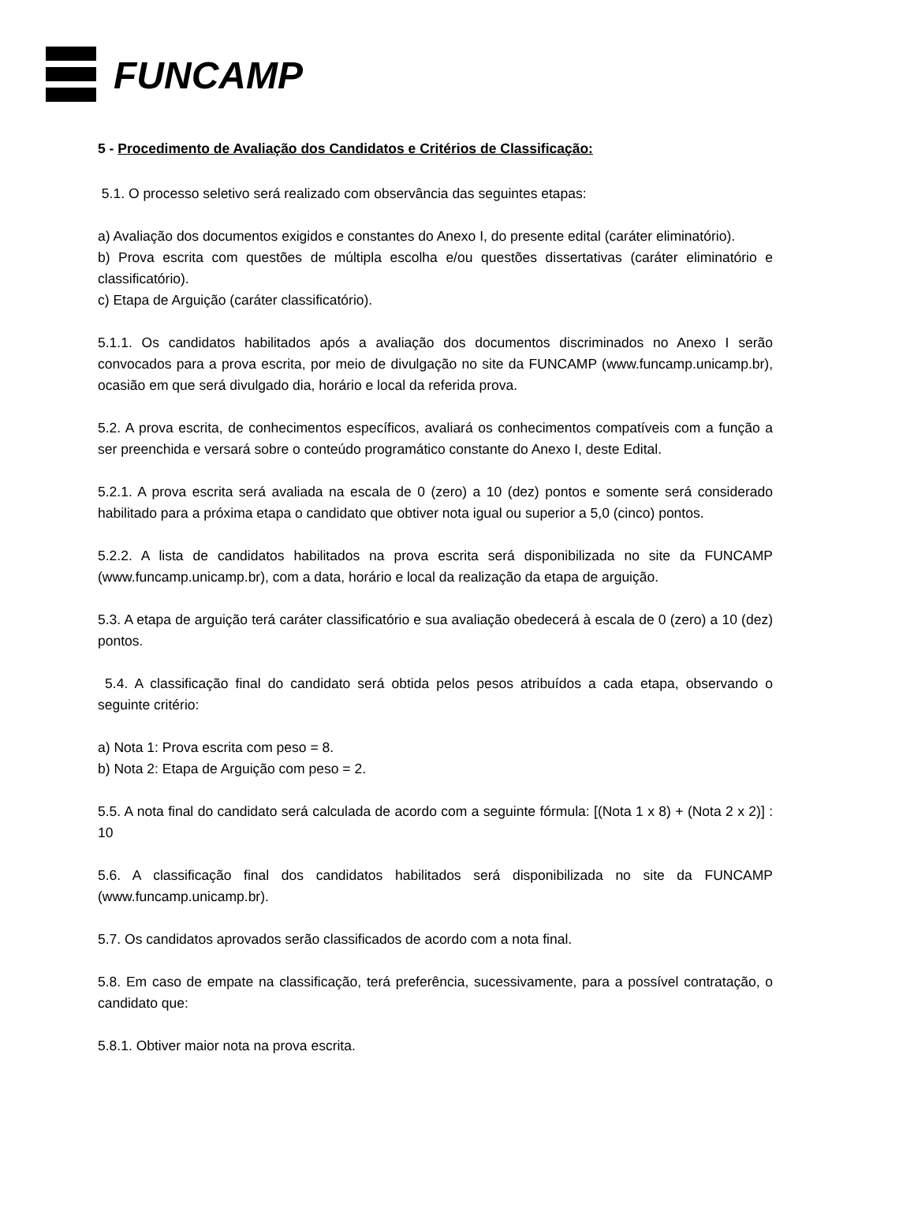FUNCAMP
5 - Procedimento de Avaliação dos Candidatos e Critérios de Classificação:
5.1. O processo seletivo será realizado com observância das seguintes etapas:
a) Avaliação dos documentos exigidos e constantes do Anexo I, do presente edital (caráter eliminatório).
b) Prova escrita com questões de múltipla escolha e/ou questões dissertativas (caráter eliminatório e classificatório).
c) Etapa de Arguição (caráter classificatório).
5.1.1. Os candidatos habilitados após a avaliação dos documentos discriminados no Anexo I serão convocados para a prova escrita, por meio de divulgação no site da FUNCAMP (www.funcamp.unicamp.br), ocasião em que será divulgado dia, horário e local da referida prova.
5.2. A prova escrita, de conhecimentos específicos, avaliará os conhecimentos compatíveis com a função a ser preenchida e versará sobre o conteúdo programático constante do Anexo I, deste Edital.
5.2.1. A prova escrita será avaliada na escala de 0 (zero) a 10 (dez) pontos e somente será considerado habilitado para a próxima etapa o candidato que obtiver nota igual ou superior a 5,0 (cinco) pontos.
5.2.2. A lista de candidatos habilitados na prova escrita será disponibilizada no site da FUNCAMP (www.funcamp.unicamp.br), com a data, horário e local da realização da etapa de arguição.
5.3. A etapa de arguição terá caráter classificatório e sua avaliação obedecerá à escala de 0 (zero) a 10 (dez) pontos.
5.4. A classificação final do candidato será obtida pelos pesos atribuídos a cada etapa, observando o seguinte critério:
a) Nota 1: Prova escrita com peso = 8.
b) Nota 2: Etapa de Arguição com peso = 2.
5.5. A nota final do candidato será calculada de acordo com a seguinte fórmula: [(Nota 1 x 8) + (Nota 2 x 2)] : 10
5.6. A classificação final dos candidatos habilitados será disponibilizada no site da FUNCAMP (www.funcamp.unicamp.br).
5.7. Os candidatos aprovados serão classificados de acordo com a nota final.
5.8. Em caso de empate na classificação, terá preferência, sucessivamente, para a possível contratação, o candidato que:
5.8.1. Obtiver maior nota na prova escrita.